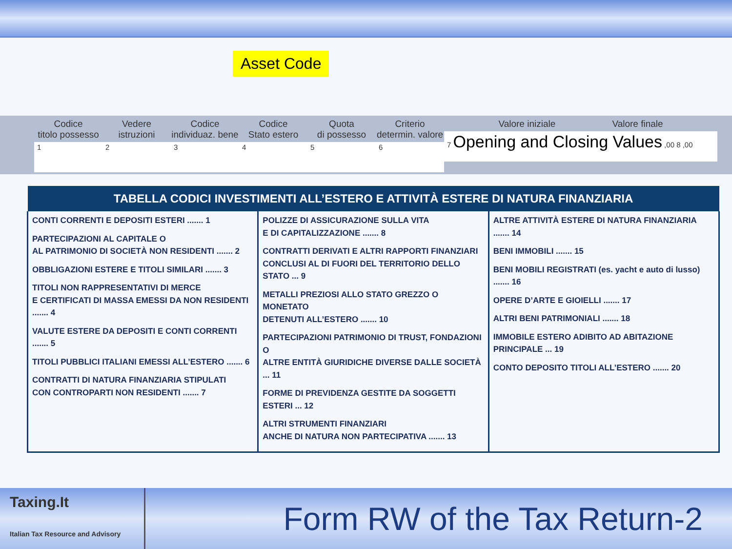Asset Code
Codice
titolo possesso
1
Vedere
istruzioni
2
Codice
individuaz. bene
3
Codice
Stato estero
4
Quota
di possesso
5
Criterio
determin. valore
6
Valore iniziale Valore finale
7 Opening and Closing Values ,00 8 ,00
| TABELLA CODICI INVESTIMENTI ALL’ESTERO E ATTIVITÀ ESTERE DI NATURA FINANZIARIA | | |
| --- | --- | --- |
| CONTI CORRENTI E DEPOSITI ESTERI ....... 1 PARTECIPAZIONI AL CAPITALE O AL PATRIMONIO DI SOCIETÀ NON RESIDENTI ....... 2 OBBLIGAZIONI ESTERE E TITOLI SIMILARI ....... 3 TITOLI NON RAPPRESENTATIVI DI MERCE E CERTIFICATI DI MASSA EMESSI DA NON RESIDENTI ....... 4 VALUTE ESTERE DA DEPOSITI E CONTI CORRENTI ....... 5 TITOLI PUBBLICI ITALIANI EMESSI ALL’ESTERO ....... 6 CONTRATTI DI NATURA FINANZIARIA STIPULATI CON CONTROPARTI NON RESIDENTI ....... 7 | POLIZZE DI ASSICURAZIONE SULLA VITA E DI CAPITALIZZAZIONE ....... 8 CONTRATTI DERIVATI E ALTRI RAPPORTI FINANZIARI CONCLUSI AL DI FUORI DEL TERRITORIO DELLO STATO ... 9 METALLI PREZIOSI ALLO STATO GREZZO O MONETATO DETENUTI ALL’ESTERO ....... 10 PARTECIPAZIONI PATRIMONIO DI TRUST, FONDAZIONI O ALTRE ENTITÀ GIURIDICHE DIVERSE DALLE SOCIETÀ ... 11 FORME DI PREVIDENZA GESTITE DA SOGGETTI ESTERI ... 12 ALTRI STRUMENTI FINANZIARI ANCHE DI NATURA NON PARTECIPATIVA ....... 13 | ALTRE ATTIVITÀ ESTERE DI NATURA FINANZIARIA ....... 14 BENI IMMOBILI ....... 15 BENI MOBILI REGISTRATI (es. yacht e auto di lusso) ....... 16 OPERE D’ARTE E GIOIELLI ....... 17 ALTRI BENI PATRIMONIALI ....... 18 IMMOBILE ESTERO ADIBITO AD ABITAZIONE PRINCIPALE ... 19 CONTO DEPOSITO TITOLI ALL’ESTERO ....... 20 |
Taxing.It
Italian Tax Resource and Advisory
Form RW of the Tax Return-2